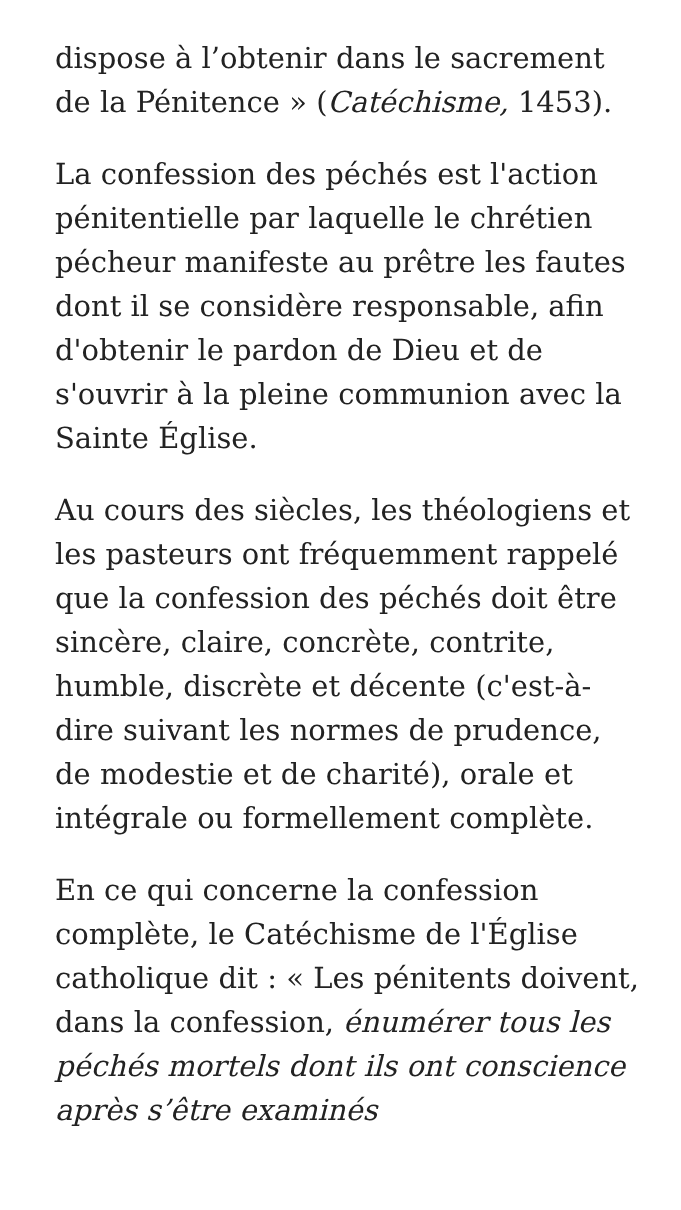dispose à l’obtenir dans le sacrement de la Pénitence » (Catéchisme, 1453).
La confession des péchés est l'action pénitentielle par laquelle le chrétien pécheur manifeste au prêtre les fautes dont il se considère responsable, afin d'obtenir le pardon de Dieu et de s'ouvrir à la pleine communion avec la Sainte Église.
Au cours des siècles, les théologiens et les pasteurs ont fréquemment rappelé que la confession des péchés doit être sincère, claire, concrète, contrite, humble, discrète et décente (c'est-à-dire suivant les normes de prudence, de modestie et de charité), orale et intégrale ou formellement complète.
En ce qui concerne la confession complète, le Catéchisme de l'Église catholique dit : « Les pénitents doivent, dans la confession, énumérer tous les péchés mortels dont ils ont conscience après s’être examinés